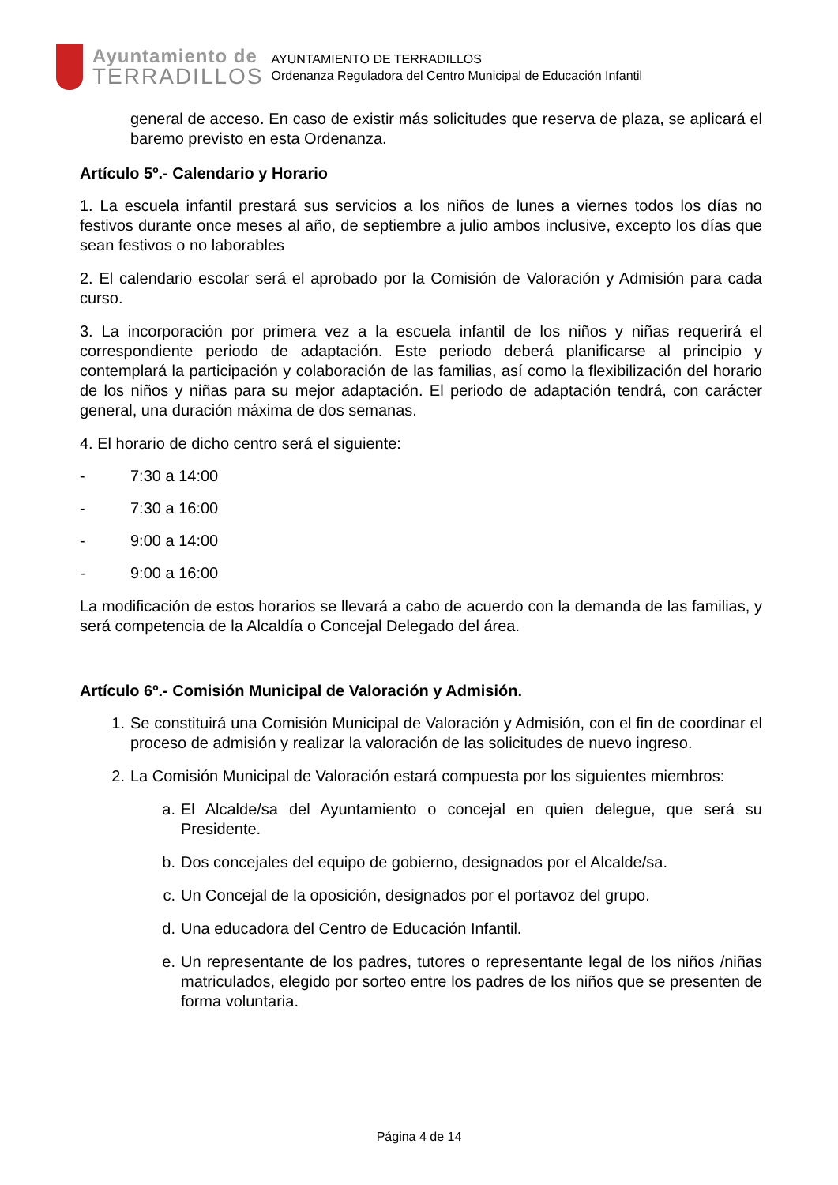Ayuntamiento de
TERRADILLOS
AYUNTAMIENTO DE TERRADILLOS
Ordenanza Reguladora del Centro Municipal de Educación Infantil
general de acceso. En caso de existir más solicitudes que reserva de plaza, se aplicará el baremo previsto en esta Ordenanza.
Artículo 5º.- Calendario y Horario
1. La escuela infantil prestará sus servicios a los niños de lunes a viernes todos los días no festivos durante once meses al año, de septiembre a julio ambos inclusive, excepto los días que sean festivos o no laborables
2. El calendario escolar será el aprobado por la Comisión de Valoración y Admisión para cada curso.
3. La incorporación por primera vez a la escuela infantil de los niños y niñas requerirá el correspondiente periodo de adaptación. Este periodo deberá planificarse al principio y contemplará la participación y colaboración de las familias, así como la flexibilización del horario de los niños y niñas para su mejor adaptación. El periodo de adaptación tendrá, con carácter general, una duración máxima de dos semanas.
4. El horario de dicho centro será el siguiente:
- 7:30 a 14:00
- 7:30 a 16:00
- 9:00 a 14:00
- 9:00 a 16:00
La modificación de estos horarios se llevará a cabo de acuerdo con la demanda de las familias, y será competencia de la Alcaldía o Concejal Delegado del área.
Artículo 6º.- Comisión Municipal de Valoración y Admisión.
1. Se constituirá una Comisión Municipal de Valoración y Admisión, con el fin de coordinar el proceso de admisión y realizar la valoración de las solicitudes de nuevo ingreso.
2. La Comisión Municipal de Valoración estará compuesta por los siguientes miembros:
a. El Alcalde/sa del Ayuntamiento o concejal en quien delegue, que será su Presidente.
b. Dos concejales del equipo de gobierno, designados por el Alcalde/sa.
c. Un Concejal de la oposición, designados por el portavoz del grupo.
d. Una educadora del Centro de Educación Infantil.
e. Un representante de los padres, tutores o representante legal de los niños /niñas matriculados, elegido por sorteo entre los padres de los niños que se presenten de forma voluntaria.
Página 4 de 14